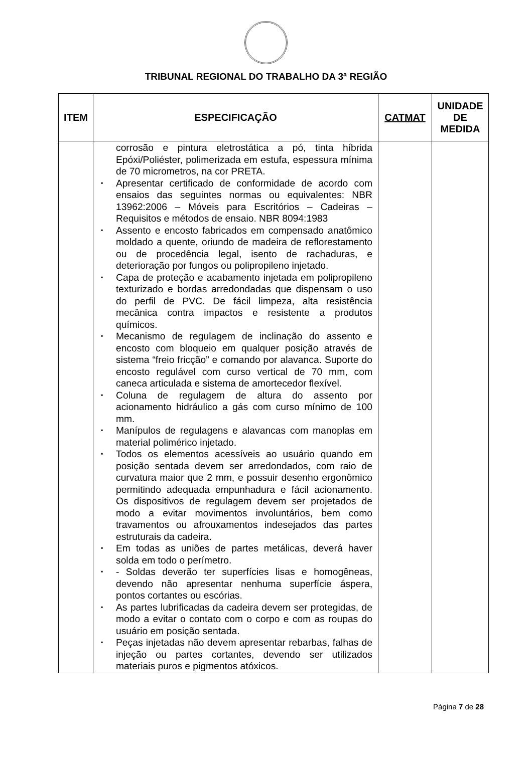TRIBUNAL REGIONAL DO TRABALHO DA 3ª REGIÃO
| ITEM | ESPECIFICAÇÃO | CATMAT | UNIDADE DE MEDIDA |
| --- | --- | --- | --- |
| | corrosão e pintura eletrostática a pó, tinta híbrida Epóxi/Poliéster, polimerizada em estufa, espessura mínima de 70 micrometros, na cor PRETA. Apresentar certificado de conformidade de acordo com ensaios das seguintes normas ou equivalentes: NBR 13962:2006 – Móveis para Escritórios – Cadeiras – Requisitos e métodos de ensaio. NBR 8094:1983 Assento e encosto fabricados em compensado anatômico moldado a quente, oriundo de madeira de reflorestamento ou de procedência legal, isento de rachaduras, e deterioração por fungos ou polipropileno injetado. Capa de proteção e acabamento injetada em polipropileno texturizado e bordas arredondadas que dispensam o uso do perfil de PVC. De fácil limpeza, alta resistência mecânica contra impactos e resistente a produtos químicos. Mecanismo de regulagem de inclinação do assento e encosto com bloqueio em qualquer posição através de sistema “freio fricção” e comando por alavanca. Suporte do encosto regulável com curso vertical de 70 mm, com caneca articulada e sistema de amortecedor flexível. Coluna de regulagem de altura do assento por acionamento hidráulico a gás com curso mínimo de 100 mm. Manípulos de regulagens e alavancas com manoplas em material polimérico injetado. Todos os elementos acessíveis ao usuário quando em posição sentada devem ser arredondados, com raio de curvatura maior que 2 mm, e possuir desenho ergonômico permitindo adequada empunhadura e fácil acionamento. Os dispositivos de regulagem devem ser projetados de modo a evitar movimentos involuntários, bem como travamentos ou afrouxamentos indesejados das partes estruturais da cadeira. Em todas as uniões de partes metálicas, deverá haver solda em todo o perímetro. - Soldas deverão ter superfícies lisas e homogêneas, devendo não apresentar nenhuma superfície áspera, pontos cortantes ou escórias. As partes lubrificadas da cadeira devem ser protegidas, de modo a evitar o contato com o corpo e com as roupas do usuário em posição sentada. Peças injetadas não devem apresentar rebarbas, falhas de injeção ou partes cortantes, devendo ser utilizados materiais puros e pigmentos atóxicos. | | |
Página 7 de 28